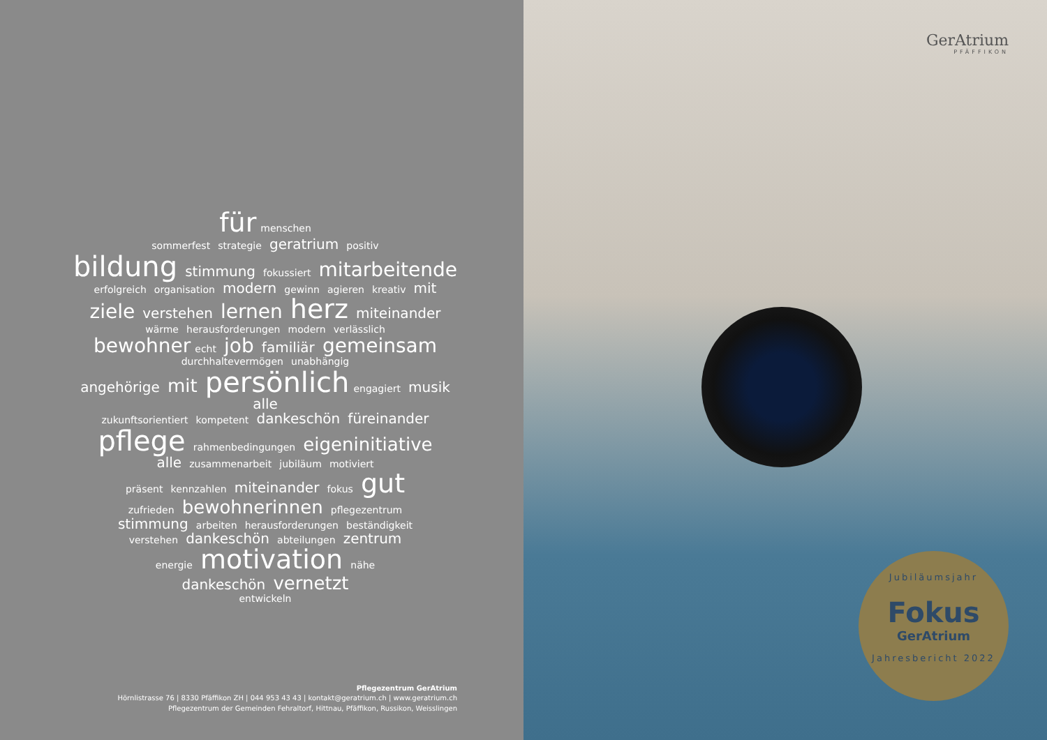für menschen
sommerfest strategie geratrium positiv
bildung stimmung fokussiert mitarbeitende
erfolgreich organisation modern gewinn agieren kreativ mit
ziele verstehen lernen herz miteinander
wärme herausforderungen modern verlässlich
bewohner echt job familiär gemeinsam
durchhaltevermögen unabhängig
angehörige mit persönlich engagiert musik alle
zukunftsorientiert kompetent dankeschön füreinander
pflege rahmenbedingungen eigeninitiative
alle zusammenarbeit jubiläum motiviert
präsent kennzahlen miteinander fokus gut
zufrieden bewohnerinnen pflegezentrum
stimmung arbeiten herausforderungen beständigkeit
verstehen dankeschön abteilungen zentrum
energie motivation nähe
dankeschön vernetzt
entwickeln
Pflegezentrum GerAtrium
Hörnlistrasse 76 | 8330 Pfäffikon ZH | 044 953 43 43 | kontakt@geratrium.ch | www.geratrium.ch
Pflegezentrum der Gemeinden Fehraltorf, Hittnau, Pfäffikon, Russikon, Weisslingen
GerAtrium
PFÄFFIKON
Jubiläumsjahr
Fokus
GerAtrium
Jahresbericht 2022